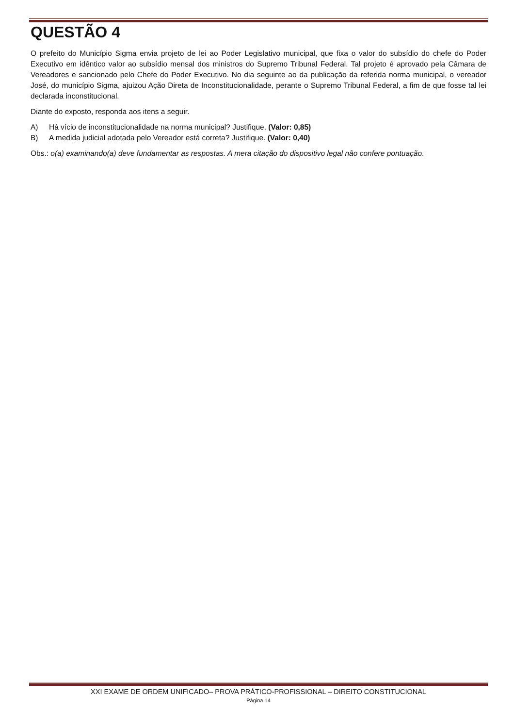QUESTÃO 4
O prefeito do Município Sigma envia projeto de lei ao Poder Legislativo municipal, que fixa o valor do subsídio do chefe do Poder Executivo em idêntico valor ao subsídio mensal dos ministros do Supremo Tribunal Federal. Tal projeto é aprovado pela Câmara de Vereadores e sancionado pelo Chefe do Poder Executivo. No dia seguinte ao da publicação da referida norma municipal, o vereador José, do município Sigma, ajuizou Ação Direta de Inconstitucionalidade, perante o Supremo Tribunal Federal, a fim de que fosse tal lei declarada inconstitucional.
Diante do exposto, responda aos itens a seguir.
A) Há vício de inconstitucionalidade na norma municipal? Justifique. (Valor: 0,85)
B) A medida judicial adotada pelo Vereador está correta? Justifique. (Valor: 0,40)
Obs.: o(a) examinando(a) deve fundamentar as respostas. A mera citação do dispositivo legal não confere pontuação.
XXI EXAME DE ORDEM UNIFICADO– PROVA PRÁTICO-PROFISSIONAL – DIREITO CONSTITUCIONAL
Página 14